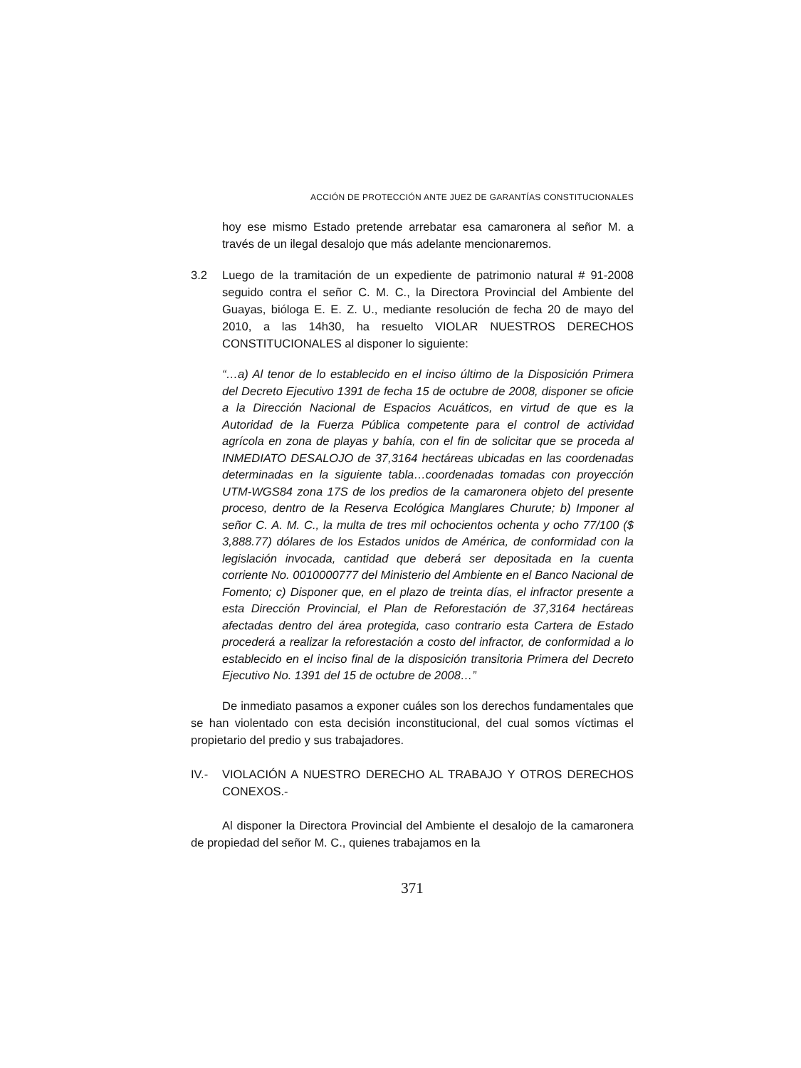ACCIÓN DE PROTECCIÓN ANTE JUEZ DE GARANTÍAS CONSTITUCIONALES
hoy ese mismo Estado pretende arrebatar esa camaronera al señor M. a través de un ilegal desalojo que más adelante mencionaremos.
3.2 Luego de la tramitación de un expediente de patrimonio natural # 91-2008 seguido contra el señor C. M. C., la Directora Provincial del Ambiente del Guayas, bióloga E. E. Z. U., mediante resolución de fecha 20 de mayo del 2010, a las 14h30, ha resuelto VIOLAR NUESTROS DERECHOS CONSTITUCIONALES al disponer lo siguiente:
“…a) Al tenor de lo establecido en el inciso último de la Disposición Primera del Decreto Ejecutivo 1391 de fecha 15 de octubre de 2008, disponer se oficie a la Dirección Nacional de Espacios Acuáticos, en virtud de que es la Autoridad de la Fuerza Pública competente para el control de actividad agrícola en zona de playas y bahía, con el fin de solicitar que se proceda al INMEDIATO DESALOJO de 37,3164 hectáreas ubicadas en las coordenadas determinadas en la siguiente tabla…coordenadas tomadas con proyección UTM-WGS84 zona 17S de los predios de la camaronera objeto del presente proceso, dentro de la Reserva Ecológica Manglares Churute; b) Imponer al señor C. A. M. C., la multa de tres mil ochocientos ochenta y ocho 77/100 ($ 3,888.77) dólares de los Estados unidos de América, de conformidad con la legislación invocada, cantidad que deberá ser depositada en la cuenta corriente No. 0010000777 del Ministerio del Ambiente en el Banco Nacional de Fomento; c) Disponer que, en el plazo de treinta días, el infractor presente a esta Dirección Provincial, el Plan de Reforestación de 37,3164 hectáreas afectadas dentro del área protegida, caso contrario esta Cartera de Estado procederá a realizar la reforestación a costo del infractor, de conformidad a lo establecido en el inciso final de la disposición transitoria Primera del Decreto Ejecutivo No. 1391 del 15 de octubre de 2008…”
De inmediato pasamos a exponer cuáles son los derechos fundamentales que se han violentado con esta decisión inconstitucional, del cual somos víctimas el propietario del predio y sus trabajadores.
IV.- VIOLACIÓN A NUESTRO DERECHO AL TRABAJO Y OTROS DERECHOS CONEXOS.-
Al disponer la Directora Provincial del Ambiente el desalojo de la camaronera de propiedad del señor M. C., quienes trabajamos en la
371